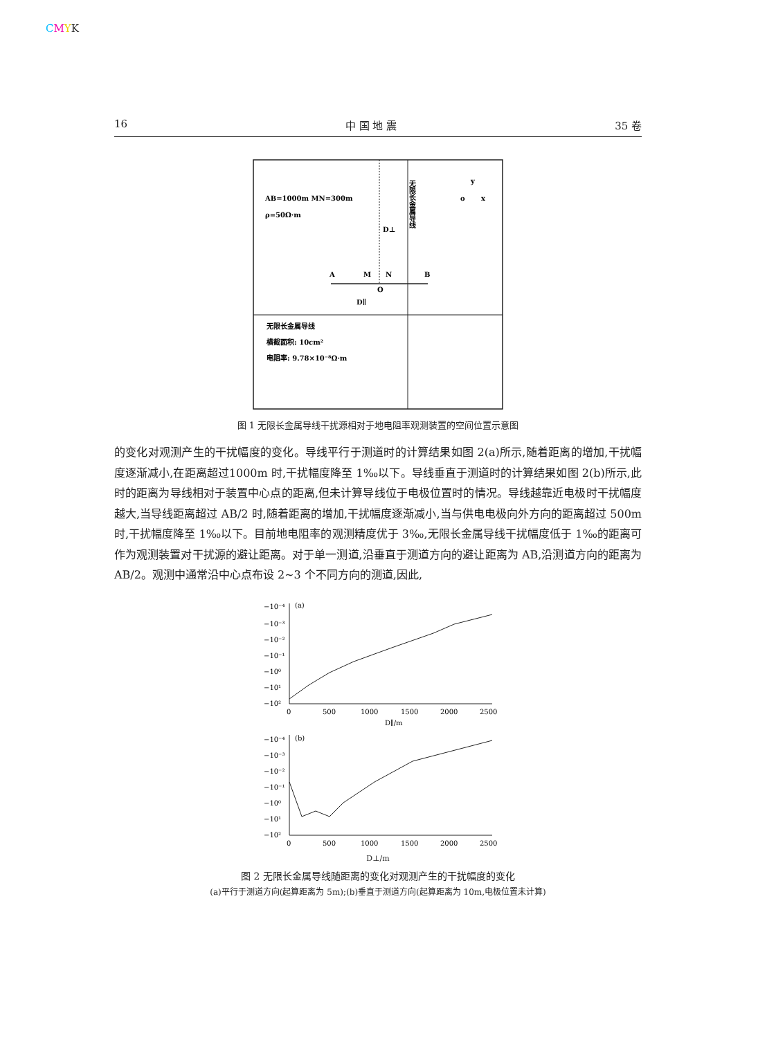CMYK
16 中 国 地 震 35 卷
AB=1000m MN=300m
ρ=50Ω·m
D⊥
无限长金属导线
A
M
N
B
O
D∥
o
y
x
无限长金属导线
横截面积: 10cm²
电阻率: 9.78×10⁻⁸Ω·m
图 1 无限长金属导线干扰源相对于地电阻率观测装置的空间位置示意图
的变化对观测产生的干扰幅度的变化。导线平行于测道时的计算结果如图 2(a)所示,随着距离的增加,干扰幅度逐渐减小,在距离超过1000m 时,干扰幅度降至 1‰以下。导线垂直于测道时的计算结果如图 2(b)所示,此时的距离为导线相对于装置中心点的距离,但未计算导线位于电极位置时的情况。导线越靠近电极时干扰幅度越大,当导线距离超过 AB/2 时,随着距离的增加,干扰幅度逐渐减小,当与供电电极向外方向的距离超过 500m 时,干扰幅度降至 1‰以下。目前地电阻率的观测精度优于 3‰,无限长金属导线干扰幅度低于 1‰的距离可作为观测装置对干扰源的避让距离。对于单一测道,沿垂直于测道方向的避让距离为 AB,沿测道方向的距离为 AB/2。观测中通常沿中心点布设 2~3 个不同方向的测道,因此,
(a)
−10⁻⁴
−10⁻³
−10⁻²
−10⁻¹
−10⁰
−10¹
−10²
0
500
1000
1500
2000
2500
D∥/m
(b)
−10⁻⁴
−10⁻³
−10⁻²
−10⁻¹
−10⁰
−10¹
−10²
0
500
1000
1500
2000
2500
D⊥/m
图 2 无限长金属导线随距离的变化对观测产生的干扰幅度的变化
(a)平行于测道方向(起算距离为 5m);(b)垂直于测道方向(起算距离为 10m,电极位置未计算)